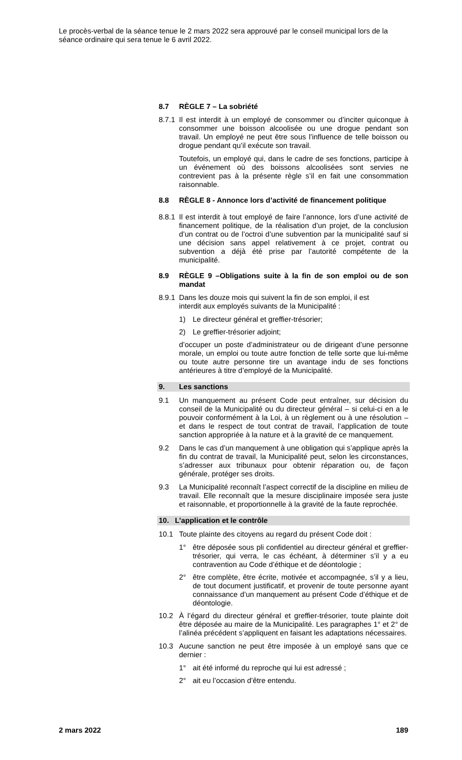Le procès-verbal de la séance tenue le 2 mars 2022 sera approuvé par le conseil municipal lors de la séance ordinaire qui sera tenue le 6 avril 2022.
8.7 RÈGLE 7 – La sobriété
8.7.1 Il est interdit à un employé de consommer ou d’inciter quiconque à consommer une boisson alcoolisée ou une drogue pendant son travail. Un employé ne peut être sous l’influence de telle boisson ou drogue pendant qu’il exécute son travail.
Toutefois, un employé qui, dans le cadre de ses fonctions, participe à un événement où des boissons alcoolisées sont servies ne contrevient pas à la présente règle s’il en fait une consommation raisonnable.
8.8 RÈGLE 8 - Annonce lors d’activité de financement politique
8.8.1 Il est interdit à tout employé de faire l’annonce, lors d’une activité de financement politique, de la réalisation d’un projet, de la conclusion d’un contrat ou de l’octroi d’une subvention par la municipalité sauf si une décision sans appel relativement à ce projet, contrat ou subvention a déjà été prise par l’autorité compétente de la municipalité.
8.9 RÈGLE 9 –Obligations suite à la fin de son emploi ou de son mandat
8.9.1 Dans les douze mois qui suivent la fin de son emploi, il est
interdit aux employés suivants de la Municipalité :
1) Le directeur général et greffier-trésorier;
2) Le greffier-trésorier adjoint;
d’occuper un poste d’administrateur ou de dirigeant d’une personne morale, un emploi ou toute autre fonction de telle sorte que lui-même ou toute autre personne tire un avantage indu de ses fonctions antérieures à titre d’employé de la Municipalité.
9. Les sanctions
9.1 Un manquement au présent Code peut entraîner, sur décision du conseil de la Municipalité ou du directeur général – si celui-ci en a le pouvoir conformément à la Loi, à un règlement ou à une résolution – et dans le respect de tout contrat de travail, l’application de toute sanction appropriée à la nature et à la gravité de ce manquement.
9.2 Dans le cas d’un manquement à une obligation qui s’applique après la fin du contrat de travail, la Municipalité peut, selon les circonstances, s’adresser aux tribunaux pour obtenir réparation ou, de façon générale, protéger ses droits.
9.3 La Municipalité reconnaît l’aspect correctif de la discipline en milieu de travail. Elle reconnaît que la mesure disciplinaire imposée sera juste et raisonnable, et proportionnelle à la gravité de la faute reprochée.
10. L’application et le contrôle
10.1 Toute plainte des citoyens au regard du présent Code doit :
1° être déposée sous pli confidentiel au directeur général et greffier-trésorier, qui verra, le cas échéant, à déterminer s’il y a eu contravention au Code d’éthique et de déontologie ;
2° être complète, être écrite, motivée et accompagnée, s’il y a lieu, de tout document justificatif, et provenir de toute personne ayant connaissance d’un manquement au présent Code d’éthique et de déontologie.
10.2 À l’égard du directeur général et greffier-trésorier, toute plainte doit être déposée au maire de la Municipalité. Les paragraphes 1° et 2° de l’alinéa précédent s’appliquent en faisant les adaptations nécessaires.
10.3 Aucune sanction ne peut être imposée à un employé sans que ce dernier :
1° ait été informé du reproche qui lui est adressé ;
2° ait eu l’occasion d’être entendu.
2 mars 2022 189